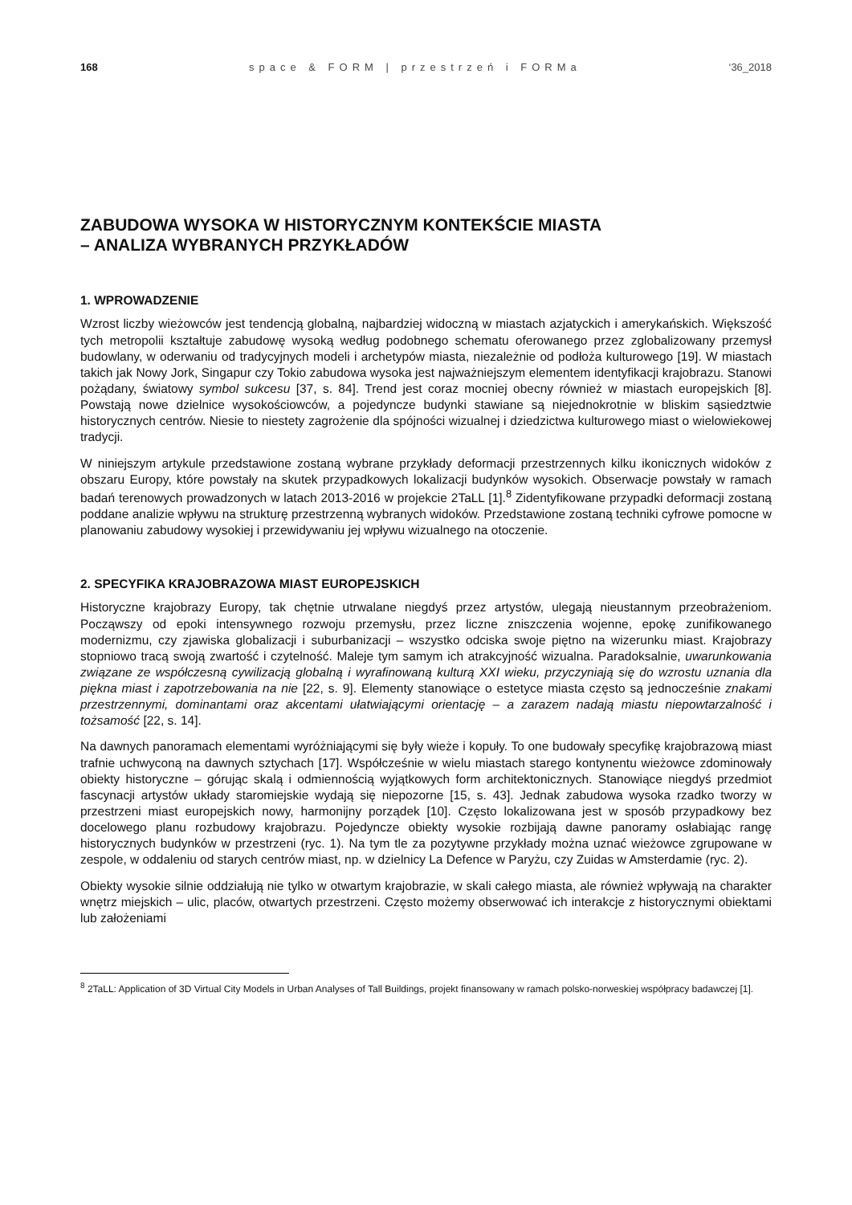168 space & FORM | przestrzeń i FORMa ‘36_2018
ZABUDOWA WYSOKA W HISTORYCZNYM KONTEKŚCIE MIASTA
– ANALIZA WYBRANYCH PRZYKŁADÓW
1. WPROWADZENIE
Wzrost liczby wieżowców jest tendencją globalną, najbardziej widoczną w miastach azjatyckich i amerykańskich. Większość tych metropolii kształtuje zabudowę wysoką według podobnego schematu oferowanego przez zglobalizowany przemysł budowlany, w oderwaniu od tradycyjnych modeli i archetypów miasta, niezależnie od podłoża kulturowego [19]. W miastach takich jak Nowy Jork, Singapur czy Tokio zabudowa wysoka jest najważniejszym elementem identyfikacji krajobrazu. Stanowi pożądany, światowy symbol sukcesu [37, s. 84]. Trend jest coraz mocniej obecny również w miastach europejskich [8]. Powstają nowe dzielnice wysokościowców, a pojedyncze budynki stawiane są niejednokrotnie w bliskim sąsiedztwie historycznych centrów. Niesie to niestety zagrożenie dla spójności wizualnej i dziedzictwa kulturowego miast o wielowiekowej tradycji.
W niniejszym artykule przedstawione zostaną wybrane przykłady deformacji przestrzennych kilku ikonicznych widoków z obszaru Europy, które powstały na skutek przypadkowych lokalizacji budynków wysokich. Obserwacje powstały w ramach badań terenowych prowadzonych w latach 2013-2016 w projekcie 2TaLL [1].<sup>8</sup> Zidentyfikowane przypadki deformacji zostaną poddane analizie wpływu na strukturę przestrzenną wybranych widoków. Przedstawione zostaną techniki cyfrowe pomocne w planowaniu zabudowy wysokiej i przewidywaniu jej wpływu wizualnego na otoczenie.
2. SPECYFIKA KRAJOBRAZOWA MIAST EUROPEJSKICH
Historyczne krajobrazy Europy, tak chętnie utrwalane niegdyś przez artystów, ulegają nieustannym przeobrażeniom. Począwszy od epoki intensywnego rozwoju przemysłu, przez liczne zniszczenia wojenne, epokę zunifikowanego modernizmu, czy zjawiska globalizacji i suburbanizacji – wszystko odciska swoje piętno na wizerunku miast. Krajobrazy stopniowo tracą swoją zwartość i czytelność. Maleje tym samym ich atrakcyjność wizualna. Paradoksalnie, uwarunkowania związane ze współczesną cywilizacją globalną i wyrafinowaną kulturą XXI wieku, przyczyniają się do wzrostu uznania dla piękna miast i zapotrzebowania na nie [22, s. 9]. Elementy stanowiące o estetyce miasta często są jednocześnie znakami przestrzennymi, dominantami oraz akcentami ułatwiającymi orientację – a zarazem nadają miastu niepowtarzalność i tożsamość [22, s. 14].
Na dawnych panoramach elementami wyróżniającymi się były wieże i kopuły. To one budowały specyfikę krajobrazową miast trafnie uchwyconą na dawnych sztychach [17]. Współcześnie w wielu miastach starego kontynentu wieżowce zdominowały obiekty historyczne – górując skalą i odmiennością wyjątkowych form architektonicznych. Stanowiące niegdyś przedmiot fascynacji artystów układy staromiejskie wydają się niepozorne [15, s. 43]. Jednak zabudowa wysoka rzadko tworzy w przestrzeni miast europejskich nowy, harmonijny porządek [10]. Często lokalizowana jest w sposób przypadkowy bez docelowego planu rozbudowy krajobrazu. Pojedyncze obiekty wysokie rozbijają dawne panoramy osłabiając rangę historycznych budynków w przestrzeni (ryc. 1). Na tym tle za pozytywne przykłady można uznać wieżowce zgrupowane w zespole, w oddaleniu od starych centrów miast, np. w dzielnicy La Defence w Paryżu, czy Zuidas w Amsterdamie (ryc. 2).
Obiekty wysokie silnie oddziałują nie tylko w otwartym krajobrazie, w skali całego miasta, ale również wpływają na charakter wnętrz miejskich – ulic, placów, otwartych przestrzeni. Często możemy obserwować ich interakcje z historycznymi obiektami lub założeniami
<sup>8</sup> 2TaLL: Application of 3D Virtual City Models in Urban Analyses of Tall Buildings, projekt finansowany w ramach polsko-norweskiej współpracy badawczej [1].